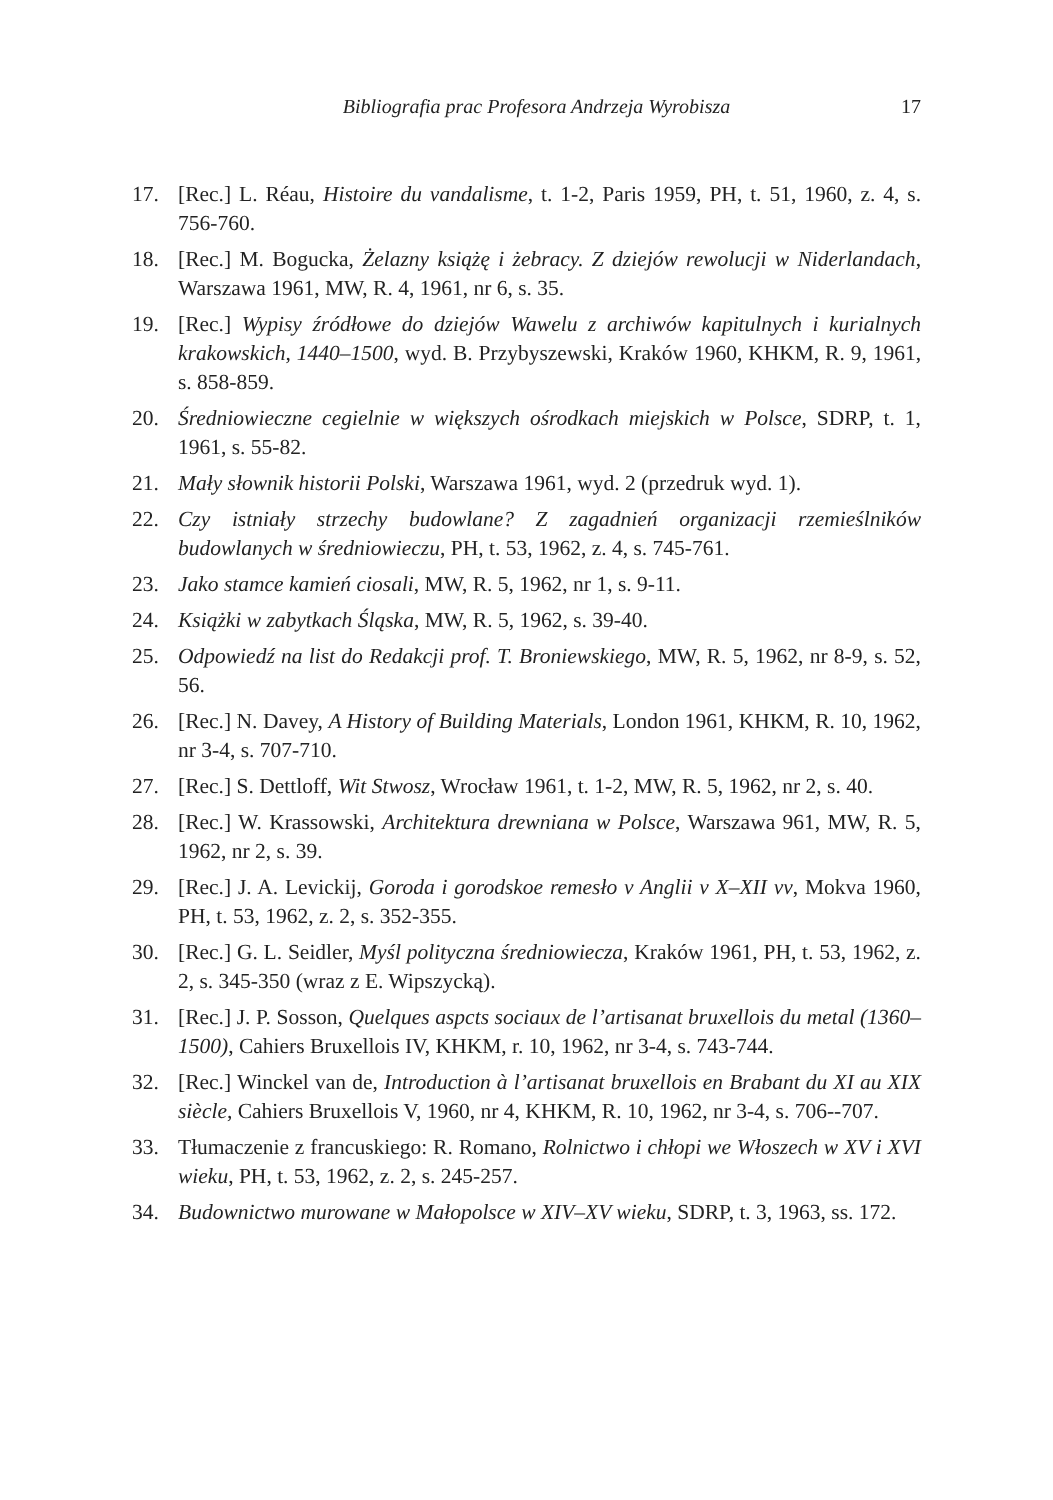Bibliografia prac Profesora Andrzeja Wyrobisza 17
17. [Rec.] L. Réau, Histoire du vandalisme, t. 1-2, Paris 1959, PH, t. 51, 1960, z. 4, s. 756-760.
18. [Rec.] M. Bogucka, Żelazny książę i żebracy. Z dziejów rewolucji w Niderlandach, Warszawa 1961, MW, R. 4, 1961, nr 6, s. 35.
19. [Rec.] Wypisy źródłowe do dziejów Wawelu z archiwów kapitulnych i kurialnych krakowskich, 1440–1500, wyd. B. Przybyszewski, Kraków 1960, KHKM, R. 9, 1961, s. 858-859.
20. Średniowieczne cegielnie w większych ośrodkach miejskich w Polsce, SDRP, t. 1, 1961, s. 55-82.
21. Mały słownik historii Polski, Warszawa 1961, wyd. 2 (przedruk wyd. 1).
22. Czy istniały strzechy budowlane? Z zagadnień organizacji rzemieślników budowlanych w średniowieczu, PH, t. 53, 1962, z. 4, s. 745-761.
23. Jako stamce kamień ciosali, MW, R. 5, 1962, nr 1, s. 9-11.
24. Książki w zabytkach Śląska, MW, R. 5, 1962, s. 39-40.
25. Odpowiedź na list do Redakcji prof. T. Broniewskiego, MW, R. 5, 1962, nr 8-9, s. 52, 56.
26. [Rec.] N. Davey, A History of Building Materials, London 1961, KHKM, R. 10, 1962, nr 3-4, s. 707-710.
27. [Rec.] S. Dettloff, Wit Stwosz, Wrocław 1961, t. 1-2, MW, R. 5, 1962, nr 2, s. 40.
28. [Rec.] W. Krassowski, Architektura drewniana w Polsce, Warszawa 961, MW, R. 5, 1962, nr 2, s. 39.
29. [Rec.] J. A. Levickij, Goroda i gorodskoe remesło v Anglii v X–XII vv, Mokva 1960, PH, t. 53, 1962, z. 2, s. 352-355.
30. [Rec.] G. L. Seidler, Myśl polityczna średniowiecza, Kraków 1961, PH, t. 53, 1962, z. 2, s. 345-350 (wraz z E. Wipszycką).
31. [Rec.] J. P. Sosson, Quelques aspcts sociaux de l’artisanat bruxellois du metal (1360–1500), Cahiers Bruxellois IV, KHKM, r. 10, 1962, nr 3-4, s. 743-744.
32. [Rec.] Winckel van de, Introduction à l’artisanat bruxellois en Brabant du XI au XIX siècle, Cahiers Bruxellois V, 1960, nr 4, KHKM, R. 10, 1962, nr 3-4, s. 706--707.
33. Tłumaczenie z francuskiego: R. Romano, Rolnictwo i chłopi we Włoszech w XV i XVI wieku, PH, t. 53, 1962, z. 2, s. 245-257.
34. Budownictwo murowane w Małopolsce w XIV–XV wieku, SDRP, t. 3, 1963, ss. 172.